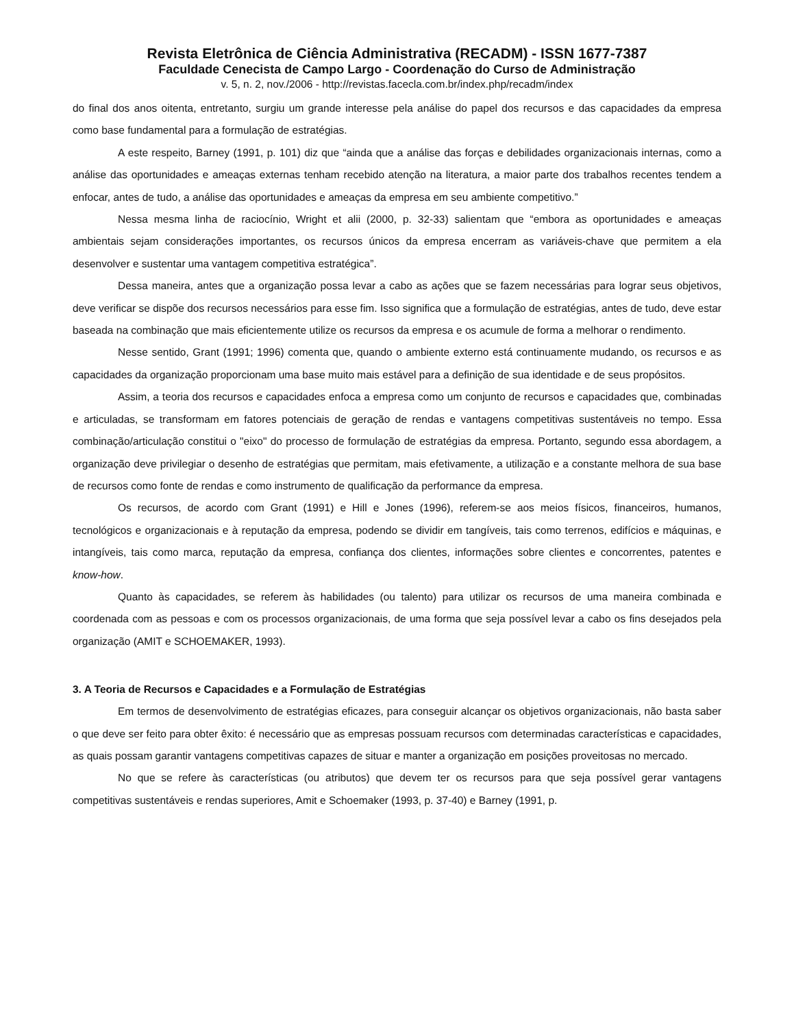Revista Eletrônica de Ciência Administrativa (RECADM) - ISSN 1677-7387
Faculdade Cenecista de Campo Largo - Coordenação do Curso de Administração
v. 5, n. 2, nov./2006 - http://revistas.facecla.com.br/index.php/recadm/index
do final dos anos oitenta, entretanto, surgiu um grande interesse pela análise do papel dos recursos e das capacidades da empresa como base fundamental para a formulação de estratégias.
A este respeito, Barney (1991, p. 101) diz que “ainda que a análise das forças e debilidades organizacionais internas, como a análise das oportunidades e ameaças externas tenham recebido atenção na literatura, a maior parte dos trabalhos recentes tendem a enfocar, antes de tudo, a análise das oportunidades e ameaças da empresa em seu ambiente competitivo.”
Nessa mesma linha de raciocínio, Wright et alii (2000, p. 32-33) salientam que “embora as oportunidades e ameaças ambientais sejam considerações importantes, os recursos únicos da empresa encerram as variáveis-chave que permitem a ela desenvolver e sustentar uma vantagem competitiva estratégica”.
Dessa maneira, antes que a organização possa levar a cabo as ações que se fazem necessárias para lograr seus objetivos, deve verificar se dispõe dos recursos necessários para esse fim. Isso significa que a formulação de estratégias, antes de tudo, deve estar baseada na combinação que mais eficientemente utilize os recursos da empresa e os acumule de forma a melhorar o rendimento.
Nesse sentido, Grant (1991; 1996) comenta que, quando o ambiente externo está continuamente mudando, os recursos e as capacidades da organização proporcionam uma base muito mais estável para a definição de sua identidade e de seus propósitos.
Assim, a teoria dos recursos e capacidades enfoca a empresa como um conjunto de recursos e capacidades que, combinadas e articuladas, se transformam em fatores potenciais de geração de rendas e vantagens competitivas sustentáveis no tempo. Essa combinação/articulação constitui o "eixo" do processo de formulação de estratégias da empresa. Portanto, segundo essa abordagem, a organização deve privilegiar o desenho de estratégias que permitam, mais efetivamente, a utilização e a constante melhora de sua base de recursos como fonte de rendas e como instrumento de qualificação da performance da empresa.
Os recursos, de acordo com Grant (1991) e Hill e Jones (1996), referem-se aos meios físicos, financeiros, humanos, tecnológicos e organizacionais e à reputação da empresa, podendo se dividir em tangíveis, tais como terrenos, edifícios e máquinas, e intangíveis, tais como marca, reputação da empresa, confiança dos clientes, informações sobre clientes e concorrentes, patentes e know-how.
Quanto às capacidades, se referem às habilidades (ou talento) para utilizar os recursos de uma maneira combinada e coordenada com as pessoas e com os processos organizacionais, de uma forma que seja possível levar a cabo os fins desejados pela organização (AMIT e SCHOEMAKER, 1993).
3. A Teoria de Recursos e Capacidades e a Formulação de Estratégias
Em termos de desenvolvimento de estratégias eficazes, para conseguir alcançar os objetivos organizacionais, não basta saber o que deve ser feito para obter êxito: é necessário que as empresas possuam recursos com determinadas características e capacidades, as quais possam garantir vantagens competitivas capazes de situar e manter a organização em posições proveitosas no mercado.
No que se refere às características (ou atributos) que devem ter os recursos para que seja possível gerar vantagens competitivas sustentáveis e rendas superiores, Amit e Schoemaker (1993, p. 37-40) e Barney (1991, p.